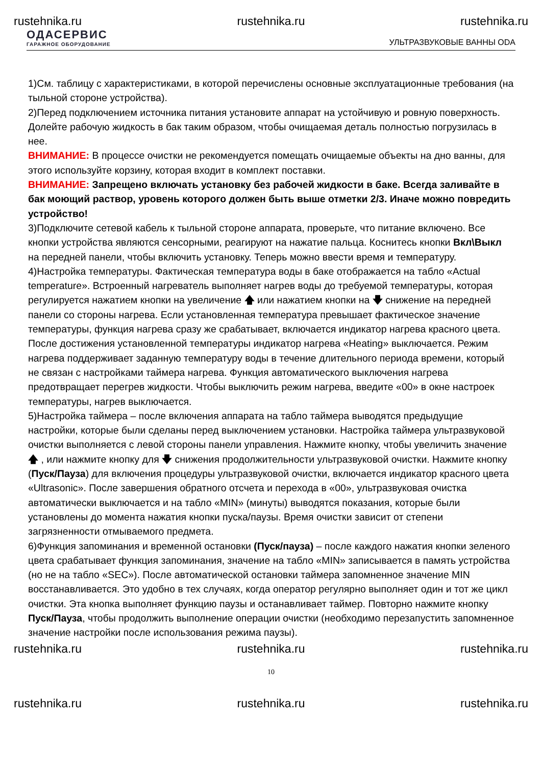rustehnika.ru rustehnika.ru rustehnika.ru
ОДАСЕРВИС
ГАРАЖНОЕ ОБОРУДОВАНИЕ
УЛЬТРАЗВУКОВЫЕ ВАННЫ ODA
1)См. таблицу с характеристиками, в которой перечислены основные эксплуатационные требования (на тыльной стороне устройства).
2)Перед подключением источника питания установите аппарат на устойчивую и ровную поверхность. Долейте рабочую жидкость в бак таким образом, чтобы очищаемая деталь полностью погрузилась в нее.
ВНИМАНИЕ: В процессе очистки не рекомендуется помещать очищаемые объекты на дно ванны, для этого используйте корзину, которая входит в комплект поставки.
ВНИМАНИЕ: Запрещено включать установку без рабочей жидкости в баке. Всегда заливайте в бак моющий раствор, уровень которого должен быть выше отметки 2/3. Иначе можно повредить устройство!
3)Подключите сетевой кабель к тыльной стороне аппарата, проверьте, что питание включено. Все кнопки устройства являются сенсорными, реагируют на нажатие пальца. Коснитесь кнопки Вкл\Выкл на передней панели, чтобы включить установку. Теперь можно ввести время и температуру.
4)Настройка температуры. Фактическая температура воды в баке отображается на табло «Actual temperature». Встроенный нагреватель выполняет нагрев воды до требуемой температуры, которая регулируется нажатием кнопки на увеличение 🡅 или нажатием кнопки на 🡇 снижение на передней панели со стороны нагрева. Если установленная температура превышает фактическое значение температуры, функция нагрева сразу же срабатывает, включается индикатор нагрева красного цвета. После достижения установленной температуры индикатор нагрева «Heating» выключается. Режим нагрева поддерживает заданную температуру воды в течение длительного периода времени, который не связан с настройками таймера нагрева. Функция автоматического выключения нагрева предотвращает перегрев жидкости. Чтобы выключить режим нагрева, введите «00» в окне настроек температуры, нагрев выключается.
5)Настройка таймера – после включения аппарата на табло таймера выводятся предыдущие настройки, которые были сделаны перед выключением установки. Настройка таймера ультразвуковой очистки выполняется с левой стороны панели управления. Нажмите кнопку, чтобы увеличить значение 🡅 , или нажмите кнопку для 🡇 снижения продолжительности ультразвуковой очистки. Нажмите кнопку (Пуск/Пауза) для включения процедуры ультразвуковой очистки, включается индикатор красного цвета «Ultrasonic». После завершения обратного отсчета и перехода в «00», ультразвуковая очистка автоматически выключается и на табло «MIN» (минуты) выводятся показания, которые были установлены до момента нажатия кнопки пуска/паузы. Время очистки зависит от степени загрязненности отмываемого предмета.
6)Функция запоминания и временной остановки (Пуск/пауза) – после каждого нажатия кнопки зеленого цвета срабатывает функция запоминания, значение на табло «MIN» записывается в память устройства (но не на табло «SEC»). После автоматической остановки таймера запомненное значение MIN восстанавливается. Это удобно в тех случаях, когда оператор регулярно выполняет один и тот же цикл очистки. Эта кнопка выполняет функцию паузы и останавливает таймер. Повторно нажмите кнопку Пуск/Пауза, чтобы продолжить выполнение операции очистки (необходимо перезапустить запомненное значение настройки после использования режима паузы).
rustehnika.ru rustehnika.ru rustehnika.ru
10
rustehnika.ru rustehnika.ru rustehnika.ru